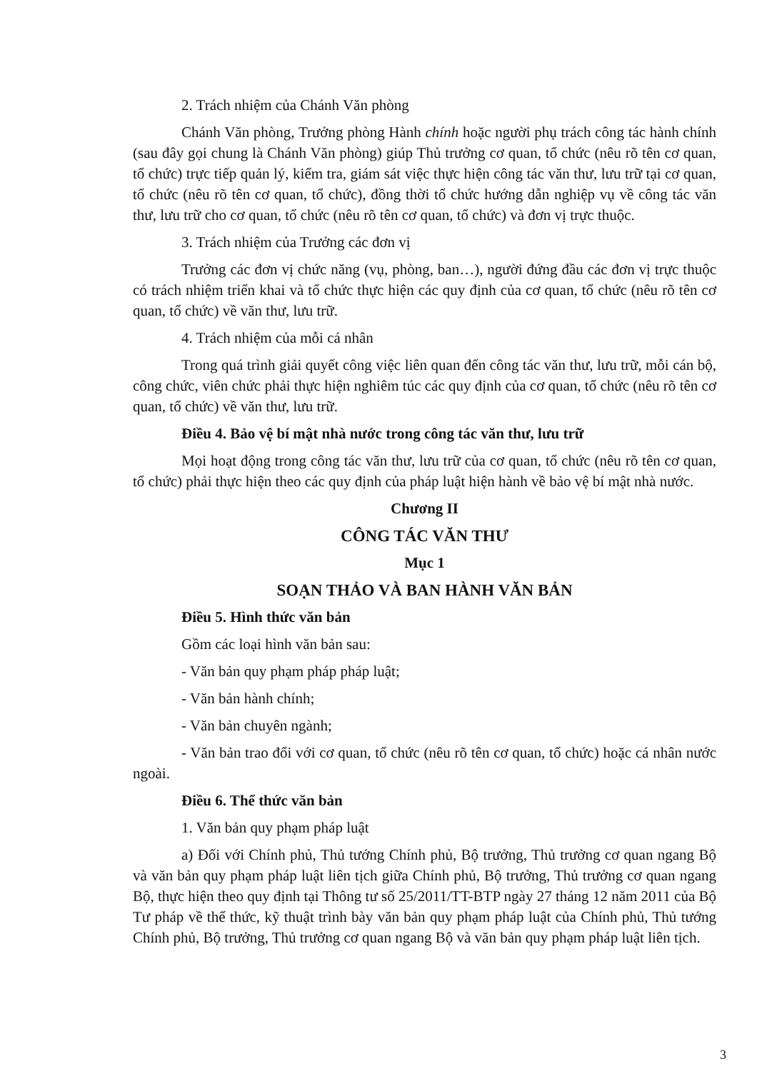2. Trách nhiệm của Chánh Văn phòng
Chánh Văn phòng, Trưởng phòng Hành chính hoặc người phụ trách công tác hành chính (sau đây gọi chung là Chánh Văn phòng) giúp Thủ trưởng cơ quan, tổ chức (nêu rõ tên cơ quan, tổ chức) trực tiếp quản lý, kiểm tra, giám sát việc thực hiện công tác văn thư, lưu trữ tại cơ quan, tổ chức (nêu rõ tên cơ quan, tổ chức), đồng thời tổ chức hướng dẫn nghiệp vụ về công tác văn thư, lưu trữ cho cơ quan, tổ chức (nêu rõ tên cơ quan, tổ chức) và đơn vị trực thuộc.
3. Trách nhiệm của Trưởng các đơn vị
Trưởng các đơn vị chức năng (vụ, phòng, ban…), người đứng đầu các đơn vị trực thuộc có trách nhiệm triển khai và tổ chức thực hiện các quy định của cơ quan, tổ chức (nêu rõ tên cơ quan, tổ chức) về văn thư, lưu trữ.
4. Trách nhiệm của mỗi cá nhân
Trong quá trình giải quyết công việc liên quan đến công tác văn thư, lưu trữ, mỗi cán bộ, công chức, viên chức phải thực hiện nghiêm túc các quy định của cơ quan, tổ chức (nêu rõ tên cơ quan, tổ chức) về văn thư, lưu trữ.
Điều 4. Bảo vệ bí mật nhà nước trong công tác văn thư, lưu trữ
Mọi hoạt động trong công tác văn thư, lưu trữ của cơ quan, tổ chức (nêu rõ tên cơ quan, tổ chức) phải thực hiện theo các quy định của pháp luật hiện hành về bảo vệ bí mật nhà nước.
Chương II
CÔNG TÁC VĂN THƯ
Mục 1
SOẠN THẢO VÀ BAN HÀNH VĂN BẢN
Điều 5. Hình thức văn bản
Gồm các loại hình văn bản sau:
- Văn bản quy phạm pháp pháp luật;
- Văn bản hành chính;
- Văn bản chuyên ngành;
- Văn bản trao đổi với cơ quan, tổ chức (nêu rõ tên cơ quan, tổ chức) hoặc cá nhân nước ngoài.
Điều 6. Thể thức văn bản
1. Văn bản quy phạm pháp luật
a) Đối với Chính phủ, Thủ tướng Chính phủ, Bộ trưởng, Thủ trưởng cơ quan ngang Bộ và văn bản quy phạm pháp luật liên tịch giữa Chính phủ, Bộ trưởng, Thủ trưởng cơ quan ngang Bộ, thực hiện theo quy định tại Thông tư số 25/2011/TT-BTP ngày 27 tháng 12 năm 2011 của Bộ Tư pháp về thể thức, kỹ thuật trình bày văn bản quy phạm pháp luật của Chính phủ, Thủ tướng Chính phủ, Bộ trưởng, Thủ trưởng cơ quan ngang Bộ và văn bản quy phạm pháp luật liên tịch.
3